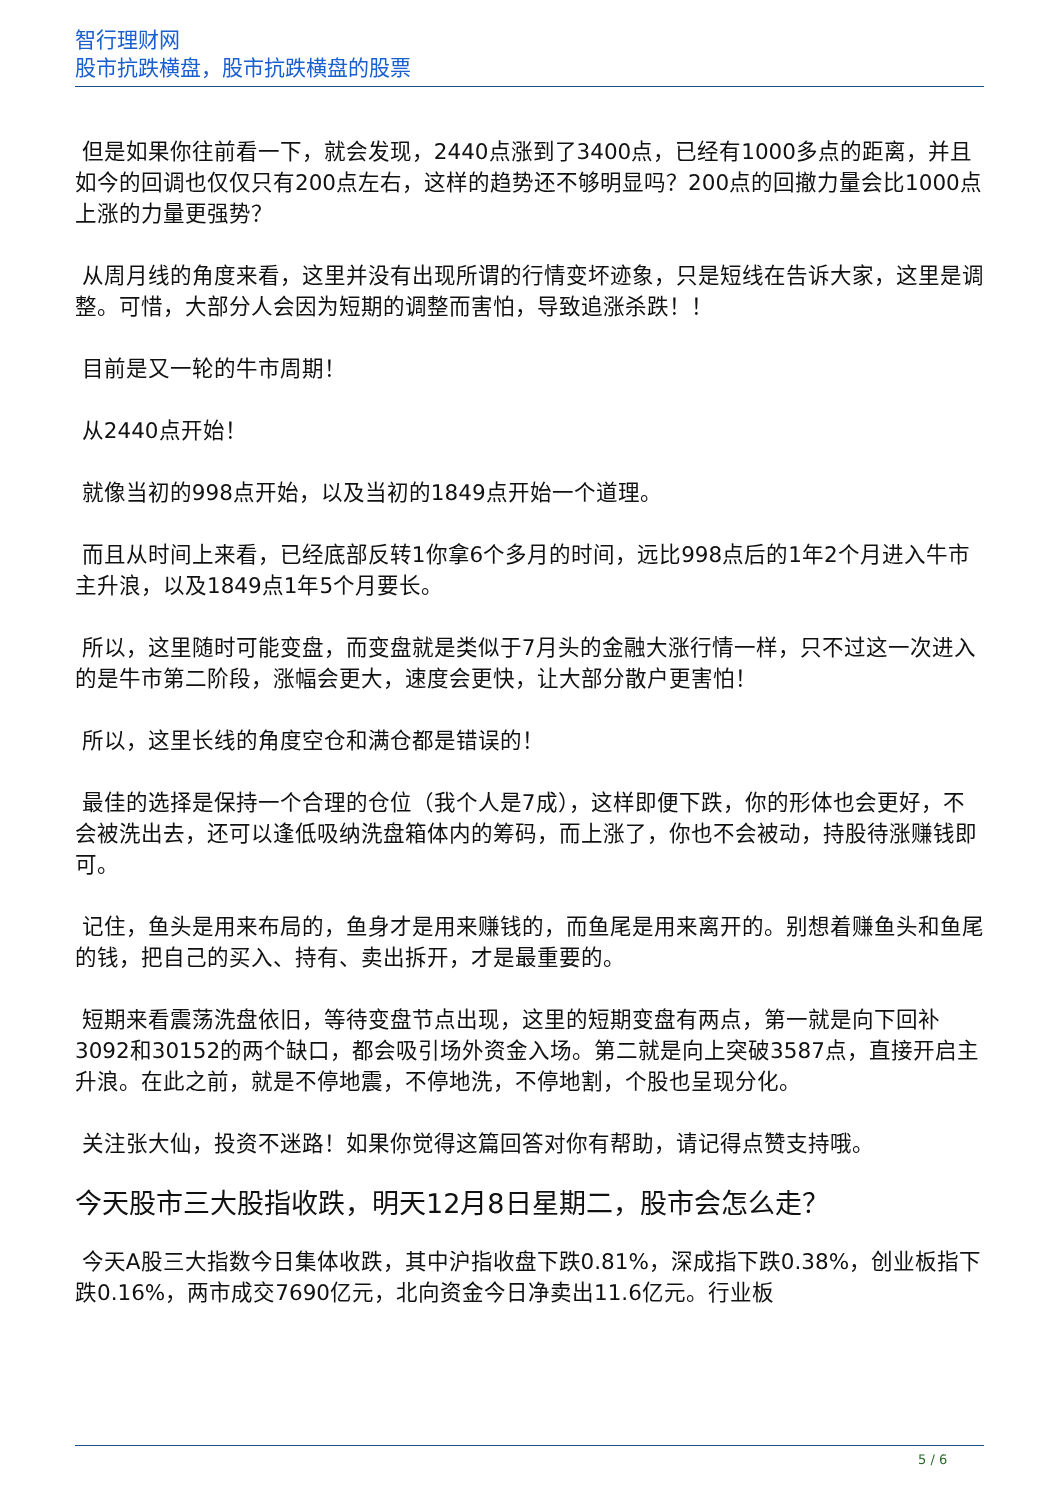智行理财网
股市抗跌横盘，股市抗跌横盘的股票
但是如果你往前看一下，就会发现，2440点涨到了3400点，已经有1000多点的距离，并且如今的回调也仅仅只有200点左右，这样的趋势还不够明显吗？200点的回撤力量会比1000点上涨的力量更强势？
从周月线的角度来看，这里并没有出现所谓的行情变坏迹象，只是短线在告诉大家，这里是调整。可惜，大部分人会因为短期的调整而害怕，导致追涨杀跌！！
目前是又一轮的牛市周期！
从2440点开始！
就像当初的998点开始，以及当初的1849点开始一个道理。
而且从时间上来看，已经底部反转1你拿6个多月的时间，远比998点后的1年2个月进入牛市主升浪，以及1849点1年5个月要长。
所以，这里随时可能变盘，而变盘就是类似于7月头的金融大涨行情一样，只不过这一次进入的是牛市第二阶段，涨幅会更大，速度会更快，让大部分散户更害怕！
所以，这里长线的角度空仓和满仓都是错误的！
最佳的选择是保持一个合理的仓位（我个人是7成），这样即便下跌，你的形体也会更好，不会被洗出去，还可以逢低吸纳洗盘箱体内的筹码，而上涨了，你也不会被动，持股待涨赚钱即可。
记住，鱼头是用来布局的，鱼身才是用来赚钱的，而鱼尾是用来离开的。别想着赚鱼头和鱼尾的钱，把自己的买入、持有、卖出拆开，才是最重要的。
短期来看震荡洗盘依旧，等待变盘节点出现，这里的短期变盘有两点，第一就是向下回补3092和30152的两个缺口，都会吸引场外资金入场。第二就是向上突破3587点，直接开启主升浪。在此之前，就是不停地震，不停地洗，不停地割，个股也呈现分化。
关注张大仙，投资不迷路！如果你觉得这篇回答对你有帮助，请记得点赞支持哦。
今天股市三大股指收跌，明天12月8日星期二，股市会怎么走？
今天A股三大指数今日集体收跌，其中沪指收盘下跌0.81%，深成指下跌0.38%，创业板指下跌0.16%，两市成交7690亿元，北向资金今日净卖出11.6亿元。行业板
5 / 6